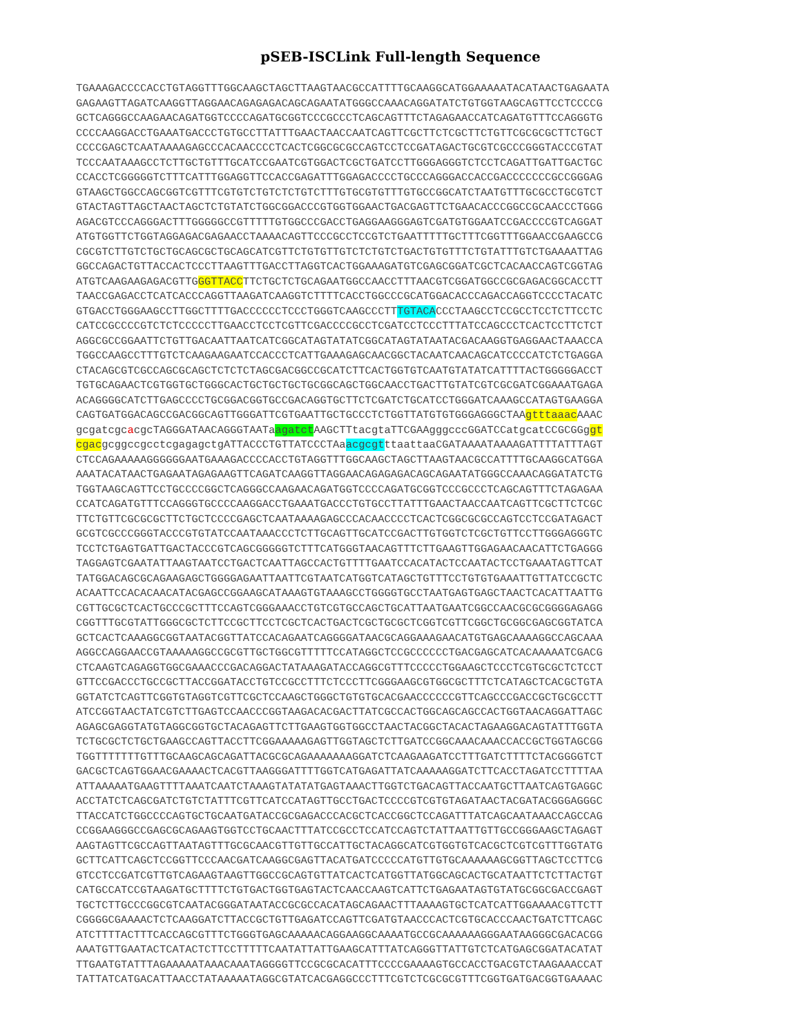pSEB-ISCLink Full-length Sequence
TGAAAGACCCCACCTGTAGGTTTGGCAAGCTAGCTTAAGTAACGCCATTTTGCAAGGCATGGAAAAATACATAACTGAGAATA
GAGAAGTTAGATCAAGGTTAGGAACAGAGAGACAGCAGAATATGGGCCAAACAGGATATCTGTGGTAAGCAGTTCCTCCCCG
GCTCAGGGCCAAGAACAGATGGTCCCCAGATGCGGTCCCGCCCTCAGCAGTTTCTAGAGAACCATCAGATGTTTCCAGGGTG
CCCCAAGGACCTGAAATGACCCTGTGCCTTATTTGAACTAACCAATCAGTTCGCTTCTCGCTTCTGTTCGCGCGCTTCTGCT
CCCCGAGCTCAATAAAAGAGCCCACAACCCCTCACTCGGCGCGCCAGTCCTCCGATAGACTGCGTCGCCCGGGTACCCGTAT
TCCCAATAAAGCCTCTTGCTGTTTGCATCCGAATCGTGGACTCGCTGATCCTTGGGAGGGTCTCCTCAGATTGATTGACTGC
CCACCTCGGGGGTCTTTCATTTGGAGGTTCCACCGAGATTTGGAGACCCCTGCCCAGGGACCACCGACCCCCCCGCCGGGAG
GTAAGCTGGCCAGCGGTCGTTTCGTGTCTGTCTCTGTCTTTGTGCGTGTTTGTGCCGGCATCTAATGTTTGCGCCTGCGTCT
GTACTAGTTAGCTAACTAGCTCTGTATCTGGCGGACCCGTGGTGGAACTGACGAGTTCTGAACACCCGGCCGCAACCCTGGG
AGACGTCCCAGGGACTTTGGGGGCCGTTTTTGTGGCCCGACCTGAGGAAGGGAGTCGATGTGGAATCCGACCCCGTCAGGAT
ATGTGGTTCTGGTAGGAGACGAGAACCTAAAACAGTTCCCGCCTCCGTCTGAATTTTTGCTTTCGGTTTGGAACCGAAGCCG
CGCGTCTTGTCTGCTGCAGCGCTGCAGCATCGTTCTGTGTTGTCTCTGTCTGACTGTGTTTCTGTATTTGTCTGAAAATTAG
GGCCAGACTGTTACCACTCCCTTAAGTTTGACCTTAGGTCACTGGAAAGATGTCGAGCGGATCGCTCACAACCAGTCGGTAG
ATGTCAAGAAGAGACGTTGGGTTACCTTCTGCTCTGCAGAATGGCCAACCTTTAACGTCGGATGGCCGCGAGACGGCACCTT
TAACCGAGACCTCATCACCCAGGTTAAGATCAAGGTCTTTTCACCTGGCCCGCATGGACACCCAGACCAGGTCCCCTACATC
GTGACCTGGGAAGCCTTGGCTTTTGACCCCCCTCCCTGGGTCAAGCCCTTTGTACACCCTAAGCCTCCGCCTCCTCTTCCTC
CATCCGCCCCGTCTCTCCCCCTTGAACCTCCTCGTTCGACCCCGCCTCGATCCTCCCTTTATCCAGCCCTCACTCCTTCTCT
AGGCGCCGGAATTCTGTTGACAATTAATCATCGGCATAGTATATCGGCATAGTATAATACGACAAGGTGAGGAACTAAACCA
TGGCCAAGCCTTTGTCTCAAGAAGAATCCACCCTCATTGAAAGAGCAACGGCTACAATCAACAGCATCCCCATCTCTGAGGA
CTACAGCGTCGCCAGCGCAGCTCTCTCTAGCGACGGCCGCATCTTCACTGGTGTCAATGTATATCATTTTACTGGGGGACCT
TGTGCAGAACTCGTGGTGCTGGGCACTGCTGCTGCTGCGGCAGCTGGCAACCTGACTTGTATCGTCGCGATCGGAAATGAGA
ACAGGGGCATCTTGAGCCCCTGCGGACGGTGCCGACAGGTGCTTCTCGATCTGCATCCTGGGATCAAAGCCATAGTGAAGGA
CAGTGATGGACAGCCGACGGCAGTTGGGATTCGTGAATTGCTGCCCTCTGGTTATGTGTGGGAGGGCTAAgtttaaac AAAC
gcgatcgcacgcTAGGGATAACAGGGTAATaagatct AAGCTTtacgtaTTCGAAgggcccGGATCCatgcatCCGCGGggt
cgacgcggccgcctcgagagctgATTACCCTGTTATCCCTAaacgcgtttaattaaCGATAAAATAAAAGATTTTATTTAGT
CTCCAGAAAAAGGGGGGAATGAAAGACCCCACCTGTAGGTTTGGCAAGCTAGCTTAAGTAACGCCATTTTGCAAGGCATGGA
AAATACATAACTGAGAATAGAGAAGTTCAGATCAAGGTTAGGAACAGAGAGACAGCAGAATATGGGCCAAACAGGATATCTG
TGGTAAGCAGTTCCTGCCCCGGCTCAGGGCCAAGAACAGATGGTCCCCAGATGCGGTCCCGCCCTCAGCAGTTTCTAGAGAA
CCATCAGATGTTTCCAGGGTGCCCCAAGGACCTGAAATGACCCTGTGCCTTATTTGAACTAACCAATCAGTTCGCTTCTCGC
TTCTGTTCGCGCGCTTCTGCTCCCCGAGCTCAATAAAAGAGCCCACAACCCCTCACTCGGCGCGCCAGTCCTCCGATAGACT
GCGTCGCCCGGGTACCCGTGTATCCAATAAACCCTCTTGCAGTTGCATCCGACTTGTGGTCTCGCTGTTCCTTGGGAGGGTC
TCCTCTGAGTGATTGACTACCCGTCAGCGGGGGTCTTTCATGGGTAACAGTTTCTTGAAGTTGGAGAACAACATTCTGAGGG
TAGGAGTCGAATATTAAGTAATCCTGACTCAATTAGCCACTGTTTTGAATCCACATACTCCAATACTCCTGAAATAGTTCAT
TATGGACAGCGCAGAAGAGCTGGGGAGAATTAATTCGTAATCATGGTCATAGCTGTTTCCTGTGTGAAATTGTTATCCGCTC
ACAATTCCACACAACATACGAGCCGGAAGCATAAAGTGTAAAGCCTGGGGTGCCTAATGAGTGAGCTAACTCACATTAATTG
CGTTGCGCTCACTGCCCGCTTTCCAGTCGGGAAACCTGTCGTGCCAGCTGCATTAATGAATCGGCCAACGCGCGGGGAGAGG
CGGTTTGCGTATTGGGCGCTCTTCCGCTTCCTCGCTCACTGACTCGCTGCGCTCGGTCGTTCGGCTGCGGCGAGCGGTATCA
GCTCACTCAAAGGCGGTAATACGGTTATCCACAGAATCAGGGGATAACGCAGGAAAGAACATGTGAGCAAAAGGCCAGCAAA
AGGCCAGGAACCGTAAAAAGGCCGCGTTGCTGGCGTTTTTCCATAGGCTCCGCCCCCCTGACGAGCATCACAAAAATCGACG
CTCAAGTCAGAGGTGGCGAAACCCGACAGGACTATAAAGATACCAGGCGTTTCCCCCTGGAAGCTCCCTCGTGCGCTCTCCT
GTTCCGACCCTGCCGCTTACCGGATACCTGTCCGCCTTTCTCCCTTCGGGAAGCGTGGCGCTTTCTCATAGCTCACGCTGTA
GGTATCTCAGTTCGGTGTAGGTCGTTCGCTCCAAGCTGGGCTGTGTGCACGAACCCCCCGTTCAGCCCGACCGCTGCGCCTT
ATCCGGTAACTATCGTCTTGAGTCCAACCCGGTAAGACACGACTTATCGCCACTGGCAGCAGCCACTGGTAACAGGATTAGC
AGAGCGAGGTATGTAGGCGGTGCTACAGAGTTCTTGAAGTGGTGGCCTAACTACGGCTACACTAGAAGGACAGTATTTGGTA
TCTGCGCTCTGCTGAAGCCAGTTACCTTCGGAAAAAGAGTTGGTAGCTCTTGATCCGGCAAACAAACCACCGCTGGTAGCGG
TGGTTTTTTTGTTTGCAAGCAGCAGATTACGCGCAGAAAAAAAGGATCTCAAGAAGATCCTTTGATCTTTTCTACGGGGTCT
GACGCTCAGTGGAACGAAAACTCACGTTAAGGGATTTTGGTCATGAGATTATCAAAAAGGATCTTCACCTAGATCCTTTTAA
ATTAAAAATGAAGTTTTAAATCAATCTAAAGTATATATGAGTAAACTTGGTCTGACAGTTACCAATGCTTAATCAGTGAGGC
ACCTATCTCAGCGATCTGTCTATTTCGTTCATCCATAGTTGCCTGACTCCCCGTCGTGTAGATAACTACGATACGGGAGGGC
TTACCATCTGGCCCCAGTGCTGCAATGATACCGCGAGACCCACGCTCACCGGCTCCAGATTTATCAGCAATAAACCAGCCAG
CCGGAAGGGCCGAGCGCAGAAGTGGTCCTGCAACTTTATCCGCCTCCATCCAGTCTATTAATTGTTGCCGGGAAGCTAGAGT
AAGTAGTTCGCCAGTTAATAGTTTGCGCAACGTTGTTGCCATTGCTACAGGCATCGTGGTGTCACGCTCGTCGTTTGGTATG
GCTTCATTCAGCTCCGGTTCCCAACGATCAAGGCGAGTTACATGATCCCCCATGTTGTGCAAAAAAGCGGTTAGCTCCTTCG
GTCCTCCGATCGTTGTCAGAAGTAAGTTGGCCGCAGTGTTATCACTCATGGTTATGGCAGCACTGCATAATTCTCTTACTGT
CATGCCATCCGTAAGATGCTTTTCTGTGACTGGTGAGTACTCAACCAAGTCATTCTGAGAATAGTGTATGCGGCGACCGAGT
TGCTCTTGCCCGGCGTCAATACGGGATAATACCGCGCCACATAGCAGAACTTTAAAAGTGCTCATCATTGGAAAACGTTCTT
CGGGGCGAAAACTCTCAAGGATCTTACCGCTGTTGAGATCCAGTTCGATGTAACCCACTCGTGCACCCAACTGATCTTCAGC
ATCTTTTACTTTCACCAGCGTTTCTGGGTGAGCAAAAACAGGAAGGCAAAATGCCGCAAAAAAGGGAATAAGGGCGACACGG
AAATGTTGAATACTCATACTCTTCCTTTTTCAATATTATTGAAGCATTTATCAGGGTTATTGTCTCATGAGCGGATACATAT
TTGAATGTATTTAGAAAAATAAACAAATAGGGGTTCCGCGCACATTTCCCCGAAAAGTGCCACCTGACGTCTAAGAAACCAT
TATTATCATGACATTAACCTATAAAAATAGGCGTATCACGAGGCCCTTTCGTCTCGCGCGTTTCGGTGATGACGGTGAAAAC